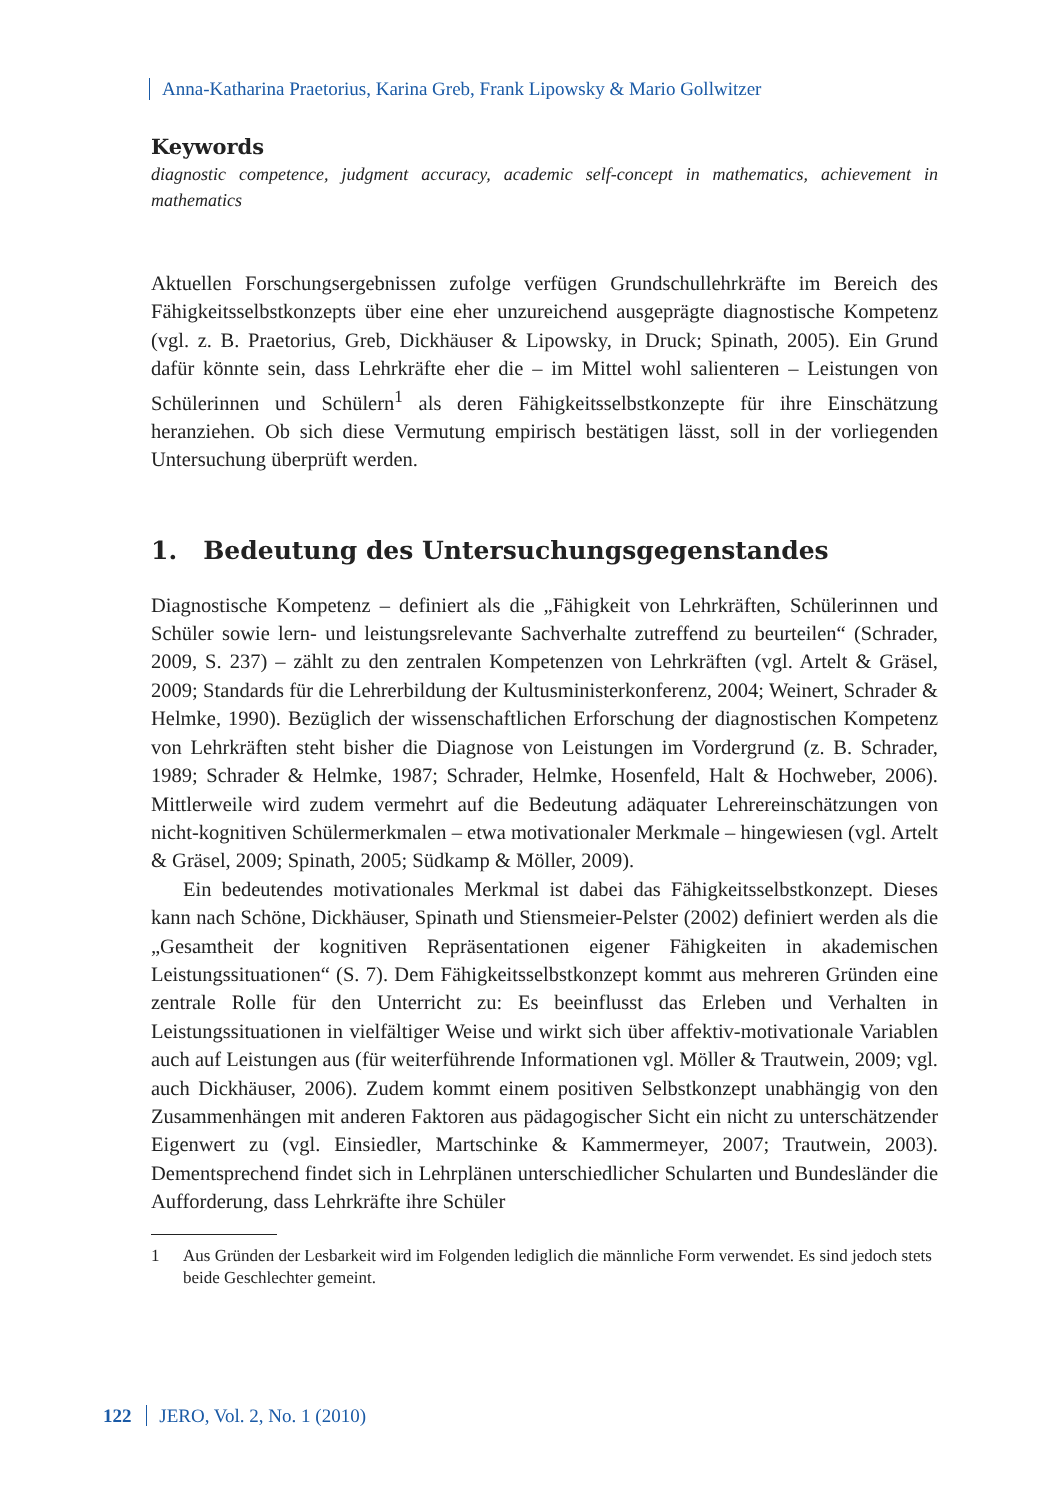Anna-Katharina Praetorius, Karina Greb, Frank Lipowsky & Mario Gollwitzer
Keywords
diagnostic competence, judgment accuracy, academic self-concept in mathematics, achievement in mathematics
Aktuellen Forschungsergebnissen zufolge verfügen Grundschullehrkräfte im Bereich des Fähigkeitsselbstkonzepts über eine eher unzureichend ausgeprägte diagnostische Kompetenz (vgl. z. B. Praetorius, Greb, Dickhäuser & Lipowsky, in Druck; Spinath, 2005). Ein Grund dafür könnte sein, dass Lehrkräfte eher die – im Mittel wohl salienteren – Leistungen von Schülerinnen und Schülern<sup>1</sup> als deren Fähigkeitsselbstkonzepte für ihre Einschätzung heranziehen. Ob sich diese Vermutung empirisch bestätigen lässt, soll in der vorliegenden Untersuchung überprüft werden.
1. Bedeutung des Untersuchungsgegenstandes
Diagnostische Kompetenz – definiert als die „Fähigkeit von Lehrkräften, Schülerinnen und Schüler sowie lern- und leistungsrelevante Sachverhalte zutreffend zu beurteilen“ (Schrader, 2009, S. 237) – zählt zu den zentralen Kompetenzen von Lehrkräften (vgl. Artelt & Gräsel, 2009; Standards für die Lehrerbildung der Kultusministerkonferenz, 2004; Weinert, Schrader & Helmke, 1990). Bezüglich der wissenschaftlichen Erforschung der diagnostischen Kompetenz von Lehrkräften steht bisher die Diagnose von Leistungen im Vordergrund (z. B. Schrader, 1989; Schrader & Helmke, 1987; Schrader, Helmke, Hosenfeld, Halt & Hochweber, 2006). Mittlerweile wird zudem vermehrt auf die Bedeutung adäquater Lehrereinschätzungen von nicht-kognitiven Schülermerkmalen – etwa motivationaler Merkmale – hingewiesen (vgl. Artelt & Gräsel, 2009; Spinath, 2005; Südkamp & Möller, 2009).
Ein bedeutendes motivationales Merkmal ist dabei das Fähigkeitsselbstkonzept. Dieses kann nach Schöne, Dickhäuser, Spinath und Stiensmeier-Pelster (2002) definiert werden als die „Gesamtheit der kognitiven Repräsentationen eigener Fähigkeiten in akademischen Leistungssituationen“ (S. 7). Dem Fähigkeitsselbstkonzept kommt aus mehreren Gründen eine zentrale Rolle für den Unterricht zu: Es beeinflusst das Erleben und Verhalten in Leistungssituationen in vielfältiger Weise und wirkt sich über affektiv-motivationale Variablen auch auf Leistungen aus (für weiterführende Informationen vgl. Möller & Trautwein, 2009; vgl. auch Dickhäuser, 2006). Zudem kommt einem positiven Selbstkonzept unabhängig von den Zusammenhängen mit anderen Faktoren aus pädagogischer Sicht ein nicht zu unterschätzender Eigenwert zu (vgl. Einsiedler, Martschinke & Kammermeyer, 2007; Trautwein, 2003). Dementsprechend findet sich in Lehrplänen unterschiedlicher Schularten und Bundesländer die Aufforderung, dass Lehrkräfte ihre Schüler
1 Aus Gründen der Lesbarkeit wird im Folgenden lediglich die männliche Form verwendet. Es sind jedoch stets beide Geschlechter gemeint.
122 JERO, Vol. 2, No. 1 (2010)